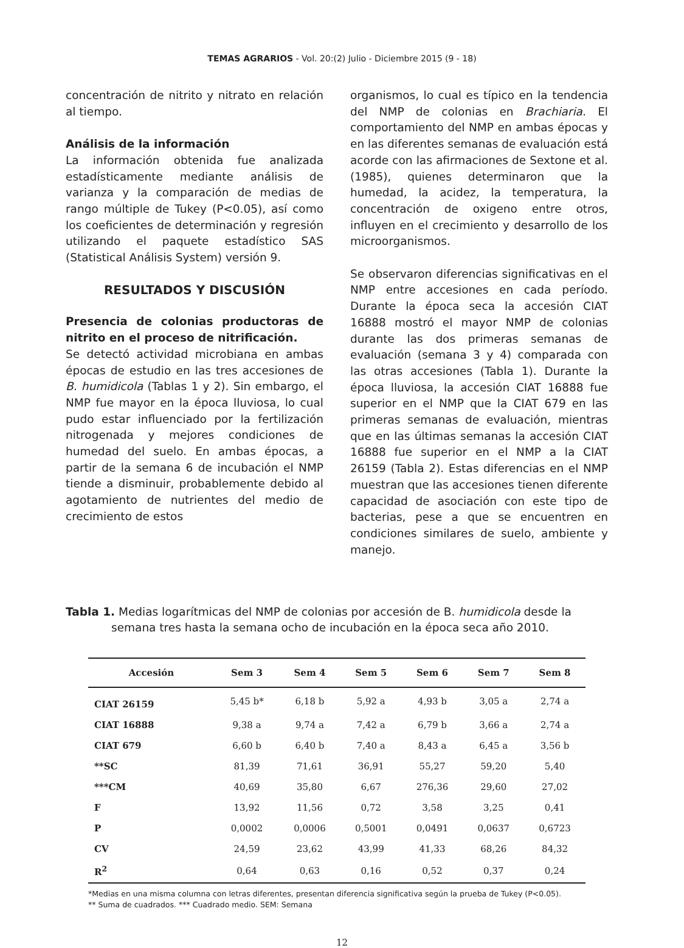TEMAS AGRARIOS - Vol. 20:(2) Julio - Diciembre 2015 (9 - 18)
concentración de nitrito y nitrato en relación al tiempo.
Análisis de la información
La información obtenida fue analizada estadísticamente mediante análisis de varianza y la comparación de medias de rango múltiple de Tukey (P<0.05), así como los coeficientes de determinación y regresión utilizando el paquete estadístico SAS (Statistical Análisis System) versión 9.
RESULTADOS Y DISCUSIÓN
Presencia de colonias productoras de nitrito en el proceso de nitrificación.
Se detectó actividad microbiana en ambas épocas de estudio en las tres accesiones de B. humidicola (Tablas 1 y 2). Sin embargo, el NMP fue mayor en la época lluviosa, lo cual pudo estar influenciado por la fertilización nitrogenada y mejores condiciones de humedad del suelo. En ambas épocas, a partir de la semana 6 de incubación el NMP tiende a disminuir, probablemente debido al agotamiento de nutrientes del medio de crecimiento de estos
organismos, lo cual es típico en la tendencia del NMP de colonias en Brachiaria. El comportamiento del NMP en ambas épocas y en las diferentes semanas de evaluación está acorde con las afirmaciones de Sextone et al. (1985), quienes determinaron que la humedad, la acidez, la temperatura, la concentración de oxigeno entre otros, influyen en el crecimiento y desarrollo de los microorganismos.
Se observaron diferencias significativas en el NMP entre accesiones en cada período. Durante la época seca la accesión CIAT 16888 mostró el mayor NMP de colonias durante las dos primeras semanas de evaluación (semana 3 y 4) comparada con las otras accesiones (Tabla 1). Durante la época lluviosa, la accesión CIAT 16888 fue superior en el NMP que la CIAT 679 en las primeras semanas de evaluación, mientras que en las últimas semanas la accesión CIAT 16888 fue superior en el NMP a la CIAT 26159 (Tabla 2). Estas diferencias en el NMP muestran que las accesiones tienen diferente capacidad de asociación con este tipo de bacterias, pese a que se encuentren en condiciones similares de suelo, ambiente y manejo.
Tabla 1. Medias logarítmicas del NMP de colonias por accesión de B. humidicola desde la semana tres hasta la semana ocho de incubación en la época seca año 2010.
| Accesión | Sem 3 | Sem 4 | Sem 5 | Sem 6 | Sem 7 | Sem 8 |
| --- | --- | --- | --- | --- | --- | --- |
| CIAT 26159 | 5,45 b* | 6,18 b | 5,92 a | 4,93 b | 3,05 a | 2,74 a |
| CIAT 16888 | 9,38 a | 9,74 a | 7,42 a | 6,79 b | 3,66 a | 2,74 a |
| CIAT 679 | 6,60 b | 6,40 b | 7,40 a | 8,43 a | 6,45 a | 3,56 b |
| **SC | 81,39 | 71,61 | 36,91 | 55,27 | 59,20 | 5,40 |
| ***CM | 40,69 | 35,80 | 6,67 | 276,36 | 29,60 | 27,02 |
| F | 13,92 | 11,56 | 0,72 | 3,58 | 3,25 | 0,41 |
| P | 0,0002 | 0,0006 | 0,5001 | 0,0491 | 0,0637 | 0,6723 |
| CV | 24,59 | 23,62 | 43,99 | 41,33 | 68,26 | 84,32 |
| R<sup>2</sup> | 0,64 | 0,63 | 0,16 | 0,52 | 0,37 | 0,24 |
*Medias en una misma columna con letras diferentes, presentan diferencia significativa según la prueba de Tukey (P<0.05).
** Suma de cuadrados. *** Cuadrado medio. SEM: Semana
12